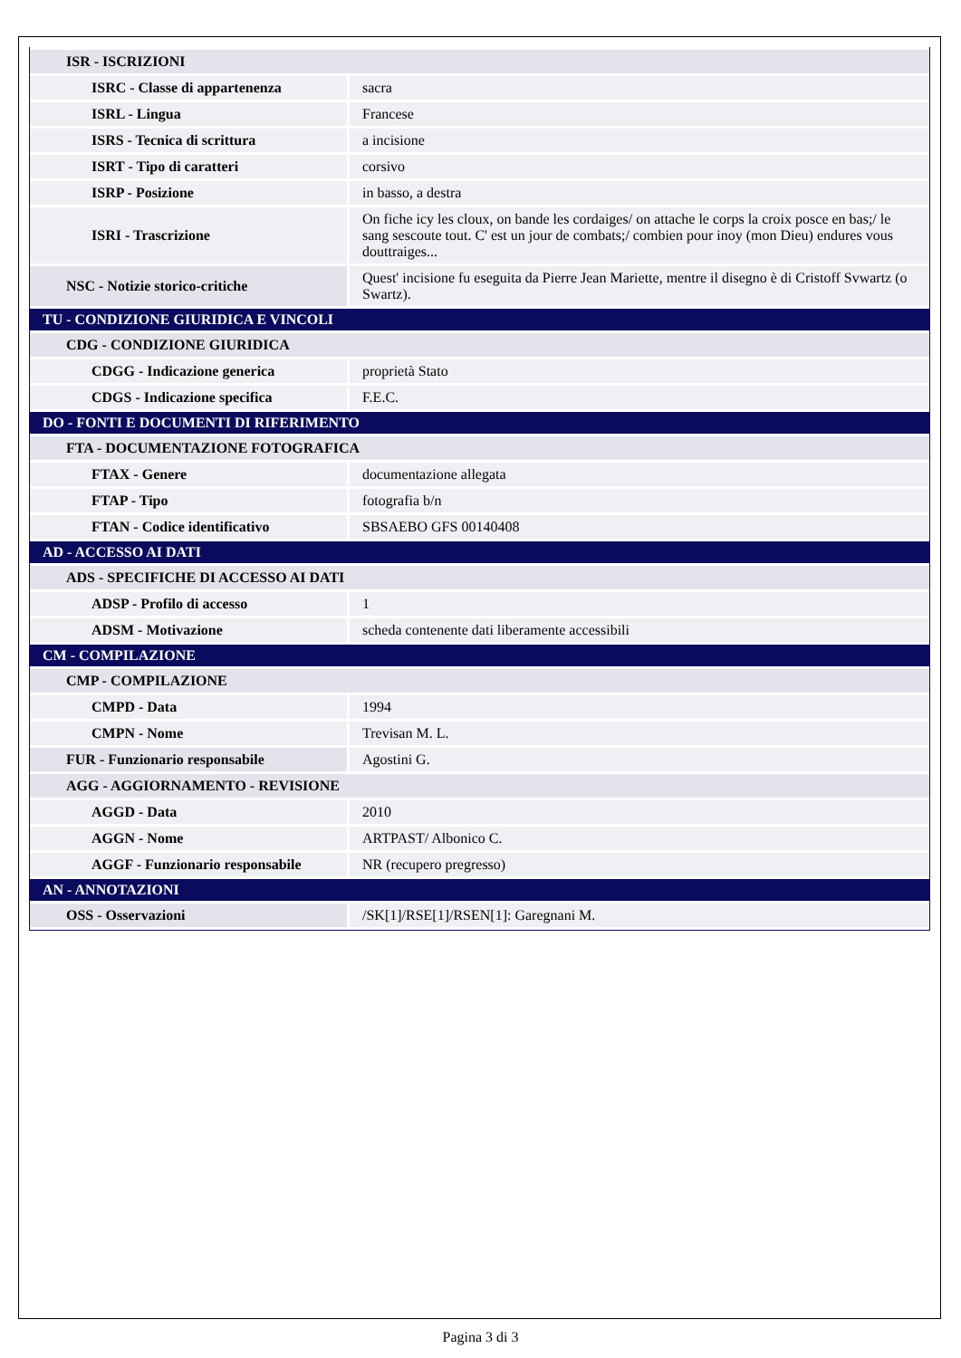| ISR - ISCRIZIONI | |
| ISRC - Classe di appartenenza | sacra |
| ISRL - Lingua | Francese |
| ISRS - Tecnica di scrittura | a incisione |
| ISRT - Tipo di caratteri | corsivo |
| ISRP - Posizione | in basso, a destra |
| ISRI - Trascrizione | On fiche icy les cloux, on bande les cordaiges/ on attache le corps la croix posce en bas;/ le sang sescoute tout. C' est un jour de combats;/ combien pour inoy (mon Dieu) endures vous douttraiges... |
| NSC - Notizie storico-critiche | Quest' incisione fu eseguita da Pierre Jean Mariette, mentre il disegno è di Cristoff Svwartz (o Swartz). |
| TU - CONDIZIONE GIURIDICA E VINCOLI | |
| CDG - CONDIZIONE GIURIDICA | |
| CDGG - Indicazione generica | proprietà Stato |
| CDGS - Indicazione specifica | F.E.C. |
| DO - FONTI E DOCUMENTI DI RIFERIMENTO | |
| FTA - DOCUMENTAZIONE FOTOGRAFICA | |
| FTAX - Genere | documentazione allegata |
| FTAP - Tipo | fotografia b/n |
| FTAN - Codice identificativo | SBSAEBO GFS 00140408 |
| AD - ACCESSO AI DATI | |
| ADS - SPECIFICHE DI ACCESSO AI DATI | |
| ADSP - Profilo di accesso | 1 |
| ADSM - Motivazione | scheda contenente dati liberamente accessibili |
| CM - COMPILAZIONE | |
| CMP - COMPILAZIONE | |
| CMPD - Data | 1994 |
| CMPN - Nome | Trevisan M. L. |
| FUR - Funzionario responsabile | Agostini G. |
| AGG - AGGIORNAMENTO - REVISIONE | |
| AGGD - Data | 2010 |
| AGGN - Nome | ARTPAST/ Albonico C. |
| AGGF - Funzionario responsabile | NR (recupero pregresso) |
| AN - ANNOTAZIONI | |
| OSS - Osservazioni | /SK[1]/RSE[1]/RSEN[1]: Garegnani M. |
Pagina 3 di 3